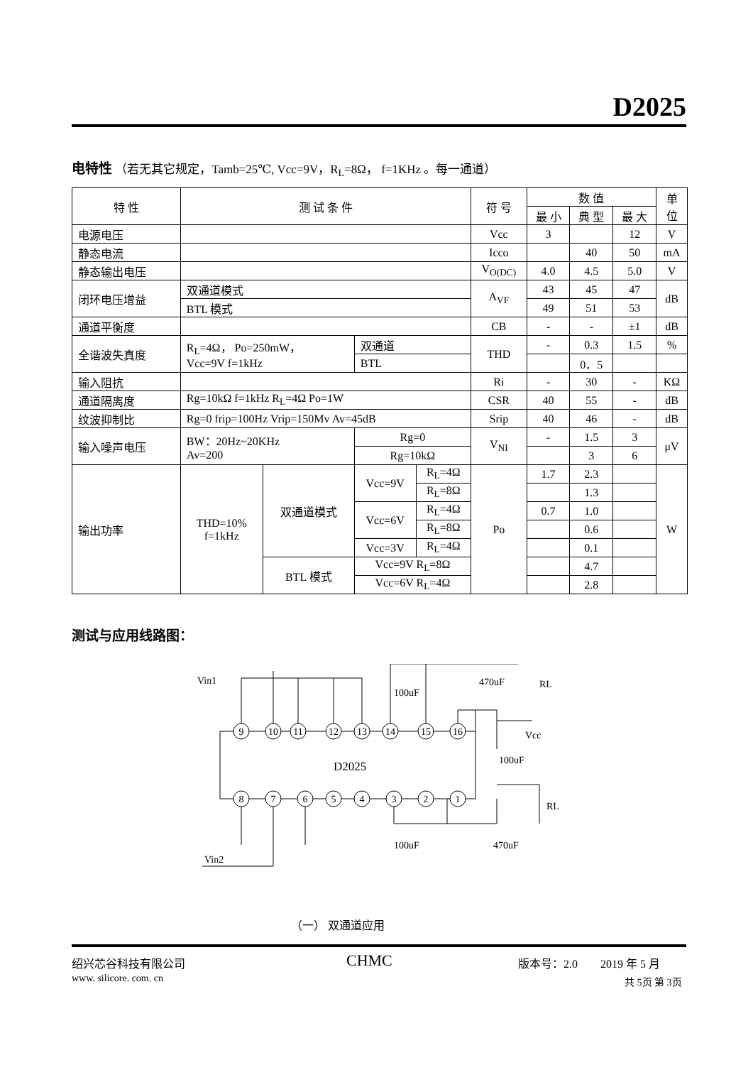D2025
电特性 （若无其它规定，Tamb=25℃, Vcc=9V，R<sub>L</sub>=8Ω， f=1KHz 。每一通道）
| 特 性 | 测 试 条 件 | | | | 符 号 | 数 值 | | | 单 位 |
| --- | --- | --- | --- | --- | --- | --- | --- | --- | --- |
| | | | | | | 最 小 | 典 型 | 最 大 | |
| 电源电压 | | | | | Vcc | 3 | | 12 | V |
| 静态电流 | | | | | Icco | | 40 | 50 | mA |
| 静态输出电压 | | | | | V<sub>O(DC)</sub> | 4.0 | 4.5 | 5.0 | V |
| 闭环电压增益 | 双通道模式 | | | | A<sub>VF</sub> | 43 | 45 | 47 | dB |
| | BTL 模式 | | | | | 49 | 51 | 53 | |
| 通道平衡度 | | | | | CB | - | - | ±1 | dB |
| 全谐波失真度 | R<sub>L</sub>=4Ω， Po=250mW， Vcc=9V f=1kHz | | 双通道 | | THD | - | 0.3 | 1.5 | % |
| | | | BTL | | | | 0．5 | | |
| 输入阻抗 | | | | | Ri | - | 30 | - | KΩ |
| 通道隔离度 | Rg=10kΩ f=1kHz R<sub>L</sub>=4Ω Po=1W | | | | CSR | 40 | 55 | - | dB |
| 纹波抑制比 | Rg=0 frip=100Hz Vrip=150Mv Av=45dB | | | | Srip | 40 | 46 | - | dB |
| 输入噪声电压 | BW：20Hz~20KHz Av=200 | | Rg=0 | | V<sub>NI</sub> | - | 1.5 | 3 | μV |
| | | | Rg=10kΩ | | | | 3 | 6 | |
| 输出功率 | THD=10% f=1kHz | 双通道模式 | Vcc=9V | R<sub>L</sub>=4Ω | Po | 1.7 | 2.3 | | W |
| | | | | R<sub>L</sub>=8Ω | | | 1.3 | | |
| | | | Vcc=6V | R<sub>L</sub>=4Ω | | 0.7 | 1.0 | | |
| | | | | R<sub>L</sub>=8Ω | | | 0.6 | | |
| | | | Vcc=3V | R<sub>L</sub>=4Ω | | | 0.1 | | |
| | | BTL 模式 | Vcc=9V R<sub>L</sub>=8Ω | | | | 4.7 | | |
| | | | Vcc=6V R<sub>L</sub>=4Ω | | | | 2.8 | | |
测试与应用线路图：
9
10
11
12
13
14
15
16
8
7
6
5
4
3
2
1
D2025
Vin1
Vin2
Vcc
RL
RL
100uF
470uF
100uF
100uF
470uF
（一） 双通道应用
绍兴芯谷科技有限公司
www. silicore. com. cn
CHMC 版本号：2.0 2019 年 5 月
共 5页 第 3页